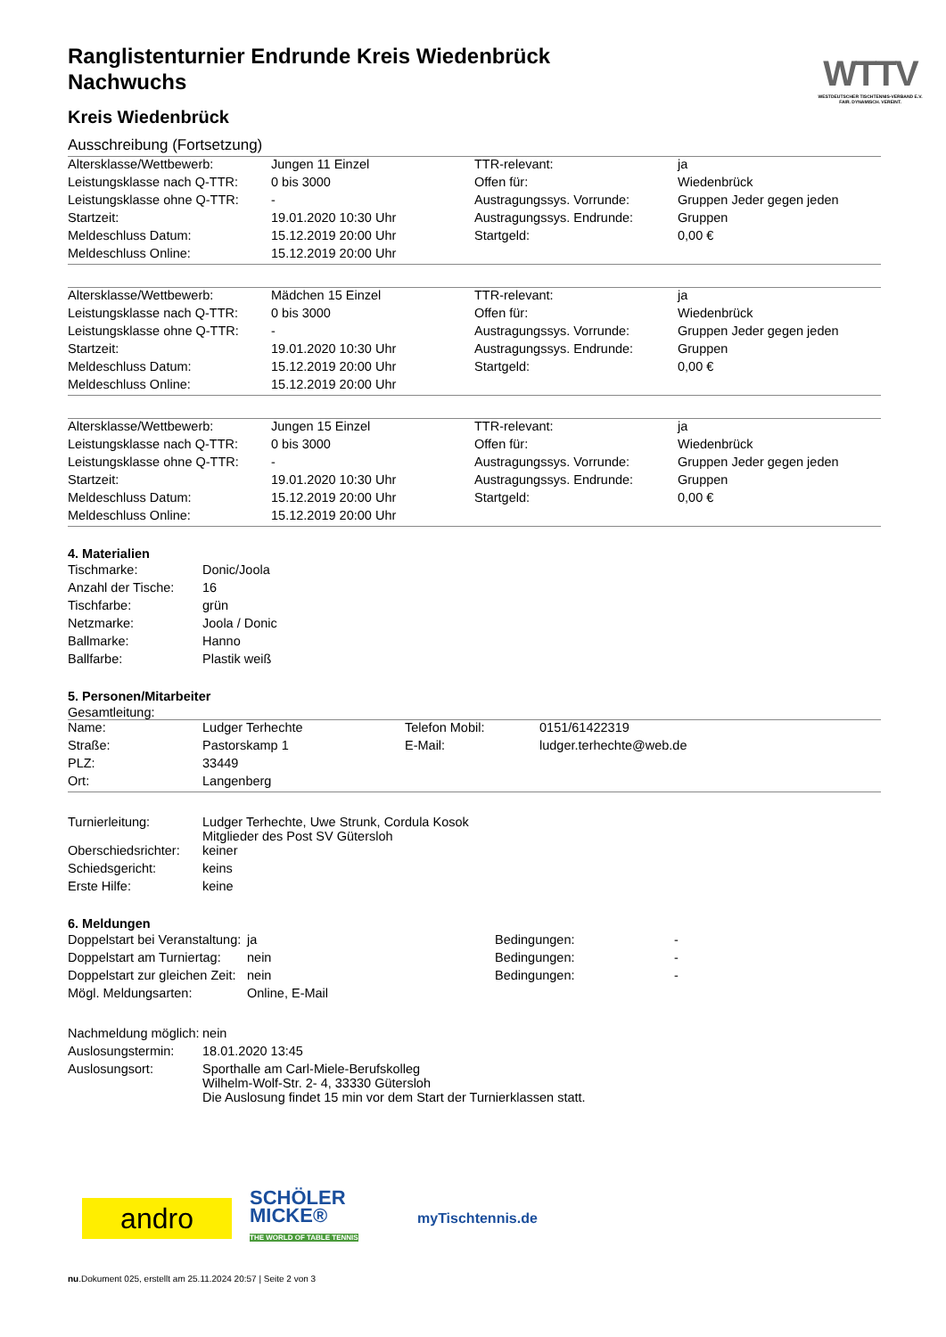WTTV
WESTDEUTSCHER TISCHTENNIS-VERBAND E.V.
FAIR. DYNAMISCH. VEREINT.
Ranglistenturnier Endrunde Kreis Wiedenbrück Nachwuchs
Kreis Wiedenbrück
Ausschreibung (Fortsetzung)
| Altersklasse/Wettbewerb: | Jungen 11 Einzel | TTR-relevant: | ja |
| Leistungsklasse nach Q-TTR: | 0 bis 3000 | Offen für: | Wiedenbrück |
| Leistungsklasse ohne Q-TTR: | - | Austragungssys. Vorrunde: | Gruppen Jeder gegen jeden |
| Startzeit: | 19.01.2020 10:30 Uhr | Austragungssys. Endrunde: | Gruppen |
| Meldeschluss Datum: | 15.12.2019 20:00 Uhr | Startgeld: | 0,00 € |
| Meldeschluss Online: | 15.12.2019 20:00 Uhr | | |
| Altersklasse/Wettbewerb: | Mädchen 15 Einzel | TTR-relevant: | ja |
| Leistungsklasse nach Q-TTR: | 0 bis 3000 | Offen für: | Wiedenbrück |
| Leistungsklasse ohne Q-TTR: | - | Austragungssys. Vorrunde: | Gruppen Jeder gegen jeden |
| Startzeit: | 19.01.2020 10:30 Uhr | Austragungssys. Endrunde: | Gruppen |
| Meldeschluss Datum: | 15.12.2019 20:00 Uhr | Startgeld: | 0,00 € |
| Meldeschluss Online: | 15.12.2019 20:00 Uhr | | |
| Altersklasse/Wettbewerb: | Jungen 15 Einzel | TTR-relevant: | ja |
| Leistungsklasse nach Q-TTR: | 0 bis 3000 | Offen für: | Wiedenbrück |
| Leistungsklasse ohne Q-TTR: | - | Austragungssys. Vorrunde: | Gruppen Jeder gegen jeden |
| Startzeit: | 19.01.2020 10:30 Uhr | Austragungssys. Endrunde: | Gruppen |
| Meldeschluss Datum: | 15.12.2019 20:00 Uhr | Startgeld: | 0,00 € |
| Meldeschluss Online: | 15.12.2019 20:00 Uhr | | |
4. Materialien
| Tischmarke: | Donic/Joola |
| Anzahl der Tische: | 16 |
| Tischfarbe: | grün |
| Netzmarke: | Joola / Donic |
| Ballmarke: | Hanno |
| Ballfarbe: | Plastik weiß |
5. Personen/Mitarbeiter
Gesamtleitung:
| Name: | Ludger Terhechte | Telefon Mobil: | 0151/61422319 |
| Straße: | Pastorskamp 1 | E-Mail: | ludger.terhechte@web.de |
| PLZ: | 33449 | | |
| Ort: | Langenberg | | |
| Turnierleitung: | Ludger Terhechte, Uwe Strunk, Cordula Kosok Mitglieder des Post SV Gütersloh |
| Oberschiedsrichter: | keiner |
| Schiedsgericht: | keins |
| Erste Hilfe: | keine |
6. Meldungen
| Doppelstart bei Veranstaltung: | ja | Bedingungen: | - |
| Doppelstart am Turniertag: | nein | Bedingungen: | - |
| Doppelstart zur gleichen Zeit: | nein | Bedingungen: | - |
| Mögl. Meldungsarten: | Online, E-Mail | | |
| Nachmeldung möglich: | nein |
| Auslosungstermin: | 18.01.2020 13:45 |
| Auslosungsort: | Sporthalle am Carl-Miele-Berufskolleg Wilhelm-Wolf-Str. 2- 4, 33330 Gütersloh Die Auslosung findet 15 min vor dem Start der Turnierklassen statt. |
andro
SCHÖLER MICKE®
THE WORLD OF TABLE TENNIS
myTischtennis.de
nu.Dokument 025, erstellt am 25.11.2024 20:57 | Seite 2 von 3